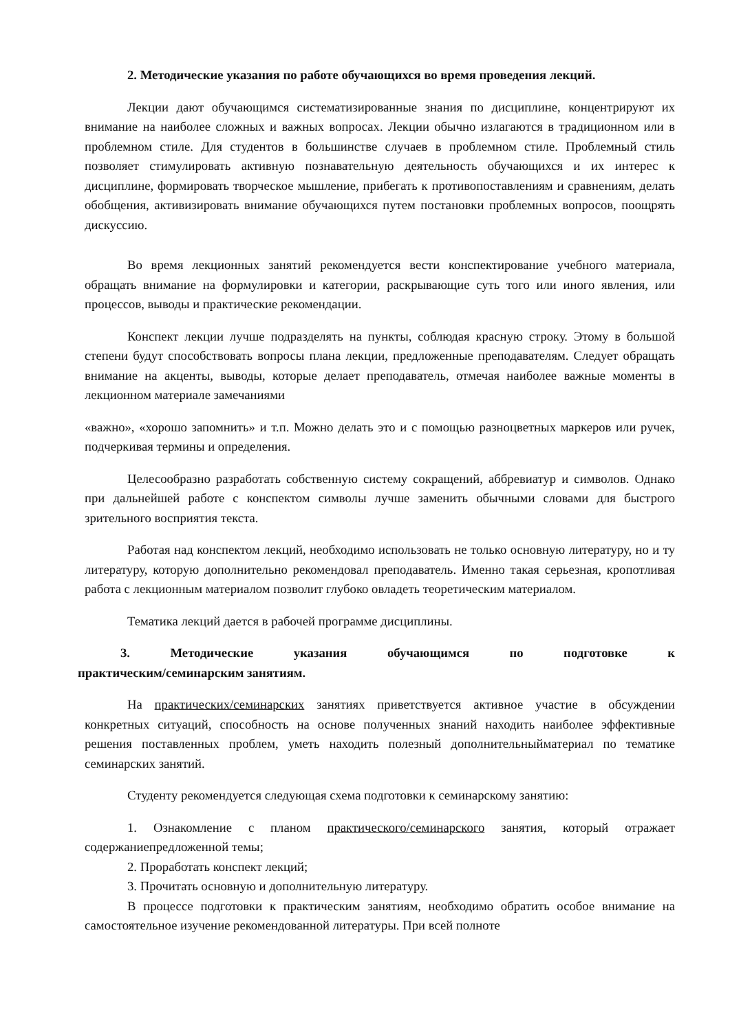2. Методические указания по работе обучающихся во время проведения лекций.
Лекции дают обучающимся систематизированные знания по дисциплине, концентрируют их внимание на наиболее сложных и важных вопросах. Лекции обычно излагаются в традиционном или в проблемном стиле. Для студентов в большинстве случаев в проблемном стиле. Проблемный стиль позволяет стимулировать активную познавательную деятельность обучающихся и их интерес к дисциплине, формировать творческое мышление, прибегать к противопоставлениям и сравнениям, делать обобщения, активизировать внимание обучающихся путем постановки проблемных вопросов, поощрять дискуссию.
Во время лекционных занятий рекомендуется вести конспектирование учебного материала, обращать внимание на формулировки и категории, раскрывающие суть того или иного явления, или процессов, выводы и практические рекомендации.
Конспект лекции лучше подразделять на пункты, соблюдая красную строку. Этому в большой степени будут способствовать вопросы плана лекции, предложенные преподавателям. Следует обращать внимание на акценты, выводы, которые делает преподаватель, отмечая наиболее важные моменты в лекционном материале замечаниями
«важно», «хорошо запомнить» и т.п. Можно делать это и с помощью разноцветных маркеров или ручек, подчеркивая термины и определения.
Целесообразно разработать собственную систему сокращений, аббревиатур и символов. Однако при дальнейшей работе с конспектом символы лучше заменить обычными словами для быстрого зрительного восприятия текста.
Работая над конспектом лекций, необходимо использовать не только основную литературу, но и ту литературу, которую дополнительно рекомендовал преподаватель. Именно такая серьезная, кропотливая работа с лекционным материалом позволит глубоко овладеть теоретическим материалом.
Тематика лекций дается в рабочей программе дисциплины.
3. Методические указания обучающимся по подготовке к
практическим/семинарским занятиям.
На практических/семинарских занятиях приветствуется активное участие в обсуждении конкретных ситуаций, способность на основе полученных знаний находить наиболее эффективные решения поставленных проблем, уметь находить полезный дополнительныйматериал по тематике семинарских занятий.
Студенту рекомендуется следующая схема подготовки к семинарскому занятию:
1. Ознакомление с планом практического/семинарского занятия, который отражает содержаниепредложенной темы;
2. Проработать конспект лекций;
3. Прочитать основную и дополнительную литературу.
В процессе подготовки к практическим занятиям, необходимо обратить особое внимание на самостоятельное изучение рекомендованной литературы. При всей полноте